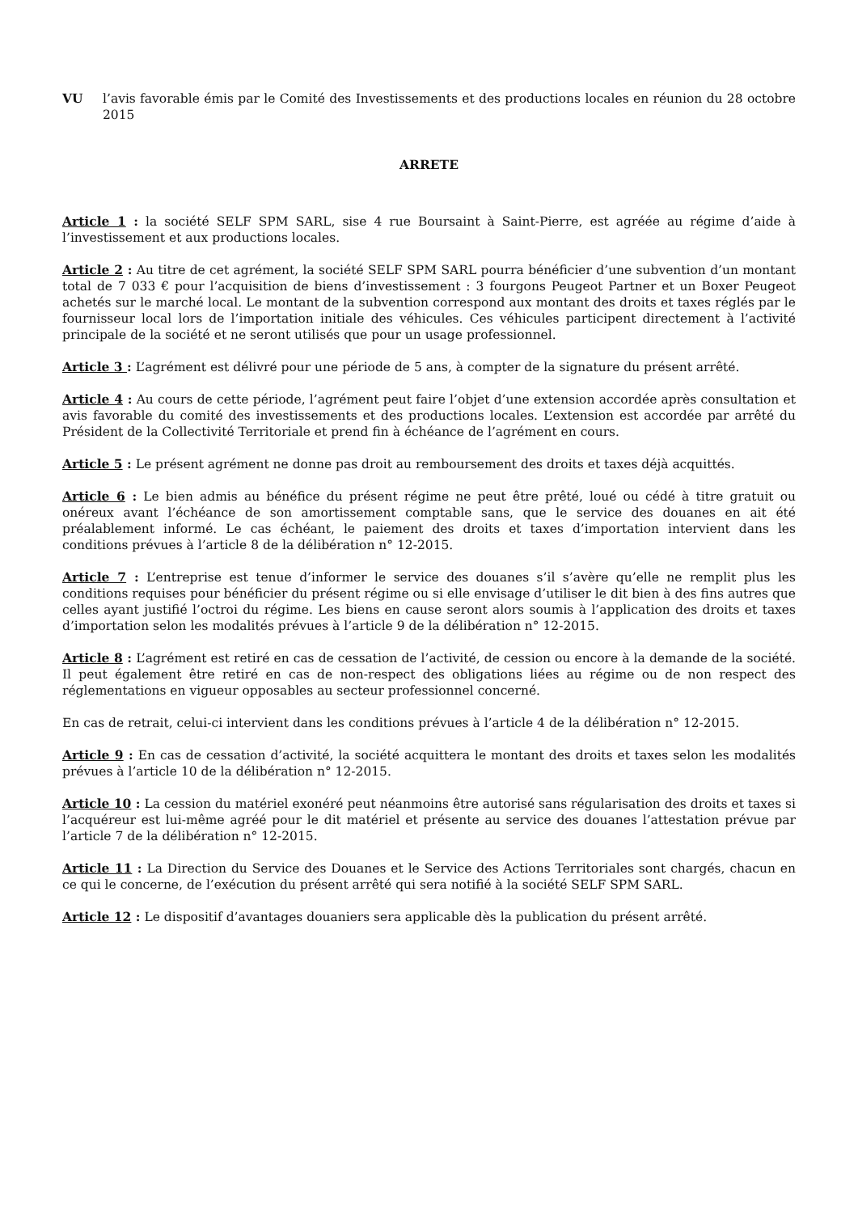VU l’avis favorable émis par le Comité des Investissements et des productions locales en réunion du 28 octobre 2015
ARRETE
Article 1 : la société SELF SPM SARL, sise 4 rue Boursaint à Saint-Pierre, est agréée au régime d’aide à l’investissement et aux productions locales.
Article 2 : Au titre de cet agrément, la société SELF SPM SARL pourra bénéficier d’une subvention d’un montant total de 7 033 € pour l’acquisition de biens d’investissement : 3 fourgons Peugeot Partner et un Boxer Peugeot achetés sur le marché local. Le montant de la subvention correspond aux montant des droits et taxes réglés par le fournisseur local lors de l’importation initiale des véhicules. Ces véhicules participent directement à l’activité principale de la société et ne seront utilisés que pour un usage professionnel.
Article 3 : L’agrément est délivré pour une période de 5 ans, à compter de la signature du présent arrêté.
Article 4 : Au cours de cette période, l’agrément peut faire l’objet d’une extension accordée après consultation et avis favorable du comité des investissements et des productions locales. L’extension est accordée par arrêté du Président de la Collectivité Territoriale et prend fin à échéance de l’agrément en cours.
Article 5 : Le présent agrément ne donne pas droit au remboursement des droits et taxes déjà acquittés.
Article 6 : Le bien admis au bénéfice du présent régime ne peut être prêté, loué ou cédé à titre gratuit ou onéreux avant l’échéance de son amortissement comptable sans, que le service des douanes en ait été préalablement informé. Le cas échéant, le paiement des droits et taxes d’importation intervient dans les conditions prévues à l’article 8 de la délibération n° 12-2015.
Article 7 : L’entreprise est tenue d’informer le service des douanes s’il s’avère qu’elle ne remplit plus les conditions requises pour bénéficier du présent régime ou si elle envisage d’utiliser le dit bien à des fins autres que celles ayant justifié l’octroi du régime. Les biens en cause seront alors soumis à l’application des droits et taxes d’importation selon les modalités prévues à l’article 9 de la délibération n° 12-2015.
Article 8 : L’agrément est retiré en cas de cessation de l’activité, de cession ou encore à la demande de la société. Il peut également être retiré en cas de non-respect des obligations liées au régime ou de non respect des réglementations en vigueur opposables au secteur professionnel concerné.
En cas de retrait, celui-ci intervient dans les conditions prévues à l’article 4 de la délibération n° 12-2015.
Article 9 : En cas de cessation d’activité, la société acquittera le montant des droits et taxes selon les modalités prévues à l’article 10 de la délibération n° 12-2015.
Article 10 : La cession du matériel exonéré peut néanmoins être autorisé sans régularisation des droits et taxes si l’acquéreur est lui-même agréé pour le dit matériel et présente au service des douanes l’attestation prévue par l’article 7 de la délibération n° 12-2015.
Article 11 : La Direction du Service des Douanes et le Service des Actions Territoriales sont chargés, chacun en ce qui le concerne, de l’exécution du présent arrêté qui sera notifié à la société SELF SPM SARL.
Article 12 : Le dispositif d’avantages douaniers sera applicable dès la publication du présent arrêté.